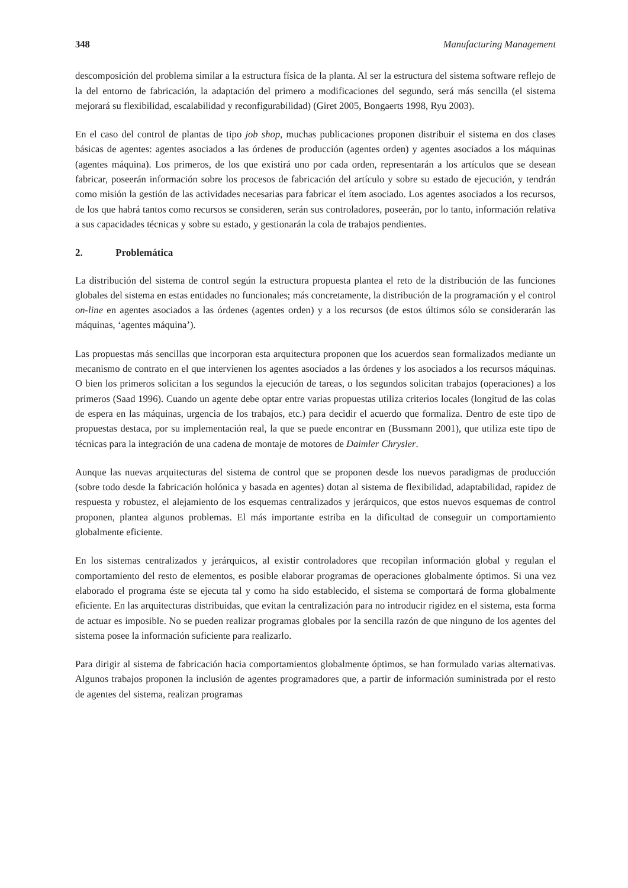348 Manufacturing Management
descomposición del problema similar a la estructura física de la planta. Al ser la estructura del sistema software reflejo de la del entorno de fabricación, la adaptación del primero a modificaciones del segundo, será más sencilla (el sistema mejorará su flexibilidad, escalabilidad y reconfigurabilidad) (Giret 2005, Bongaerts 1998, Ryu 2003).
En el caso del control de plantas de tipo job shop, muchas publicaciones proponen distribuir el sistema en dos clases básicas de agentes: agentes asociados a las órdenes de producción (agentes orden) y agentes asociados a los máquinas (agentes máquina). Los primeros, de los que existirá uno por cada orden, representarán a los artículos que se desean fabricar, poseerán información sobre los procesos de fabricación del artículo y sobre su estado de ejecución, y tendrán como misión la gestión de las actividades necesarias para fabricar el ítem asociado. Los agentes asociados a los recursos, de los que habrá tantos como recursos se consideren, serán sus controladores, poseerán, por lo tanto, información relativa a sus capacidades técnicas y sobre su estado, y gestionarán la cola de trabajos pendientes.
2. Problemática
La distribución del sistema de control según la estructura propuesta plantea el reto de la distribución de las funciones globales del sistema en estas entidades no funcionales; más concretamente, la distribución de la programación y el control on-line en agentes asociados a las órdenes (agentes orden) y a los recursos (de estos últimos sólo se considerarán las máquinas, ‘agentes máquina’).
Las propuestas más sencillas que incorporan esta arquitectura proponen que los acuerdos sean formalizados mediante un mecanismo de contrato en el que intervienen los agentes asociados a las órdenes y los asociados a los recursos máquinas. O bien los primeros solicitan a los segundos la ejecución de tareas, o los segundos solicitan trabajos (operaciones) a los primeros (Saad 1996). Cuando un agente debe optar entre varias propuestas utiliza criterios locales (longitud de las colas de espera en las máquinas, urgencia de los trabajos, etc.) para decidir el acuerdo que formaliza. Dentro de este tipo de propuestas destaca, por su implementación real, la que se puede encontrar en (Bussmann 2001), que utiliza este tipo de técnicas para la integración de una cadena de montaje de motores de Daimler Chrysler.
Aunque las nuevas arquitecturas del sistema de control que se proponen desde los nuevos paradigmas de producción (sobre todo desde la fabricación holónica y basada en agentes) dotan al sistema de flexibilidad, adaptabilidad, rapidez de respuesta y robustez, el alejamiento de los esquemas centralizados y jerárquicos, que estos nuevos esquemas de control proponen, plantea algunos problemas. El más importante estriba en la dificultad de conseguir un comportamiento globalmente eficiente.
En los sistemas centralizados y jerárquicos, al existir controladores que recopilan información global y regulan el comportamiento del resto de elementos, es posible elaborar programas de operaciones globalmente óptimos. Si una vez elaborado el programa éste se ejecuta tal y como ha sido establecido, el sistema se comportará de forma globalmente eficiente. En las arquitecturas distribuidas, que evitan la centralización para no introducir rigidez en el sistema, esta forma de actuar es imposible. No se pueden realizar programas globales por la sencilla razón de que ninguno de los agentes del sistema posee la información suficiente para realizarlo.
Para dirigir al sistema de fabricación hacia comportamientos globalmente óptimos, se han formulado varias alternativas. Algunos trabajos proponen la inclusión de agentes programadores que, a partir de información suministrada por el resto de agentes del sistema, realizan programas